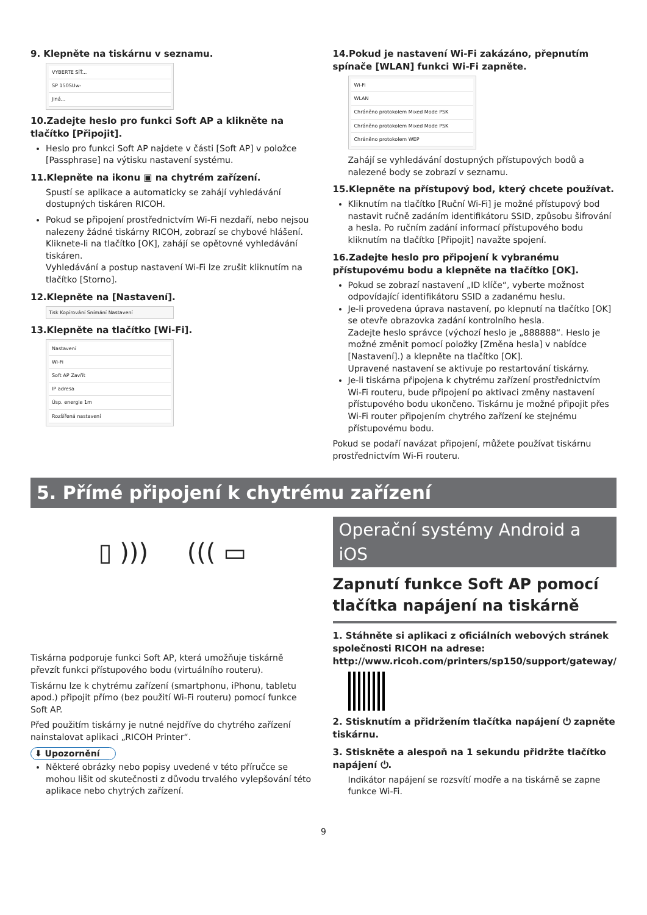9. Klepněte na tiskárnu v seznamu.
VYBERTE SÍŤ...
SP 150SUw-
Jiná...
10.Zadejte heslo pro funkci Soft AP a klikněte na tlačítko [Připojit].
Heslo pro funkci Soft AP najdete v části [Soft AP] v položce [Passphrase] na výtisku nastavení systému.
11.Klepněte na ikonu ▣ na chytrém zařízení.
Spustí se aplikace a automaticky se zahájí vyhledávání dostupných tiskáren RICOH.
Pokud se připojení prostřednictvím Wi-Fi nezdaří, nebo nejsou nalezeny žádné tiskárny RICOH, zobrazí se chybové hlášení.
Kliknete-li na tlačítko [OK], zahájí se opětovné vyhledávání tiskáren.
Vyhledávání a postup nastavení Wi-Fi lze zrušit kliknutím na tlačítko [Storno].
12.Klepněte na [Nastavení].
Tisk Kopírování Snímání Nastavení
13.Klepněte na tlačítko [Wi-Fi].
Nastavení
Wi-Fi
Soft AP Zavřít
IP adresa
Úsp. energie 1m
Rozšířená nastavení
14.Pokud je nastavení Wi-Fi zakázáno, přepnutím spínače [WLAN] funkci Wi-Fi zapněte.
Wi-Fi
WLAN
Chráněno protokolem Mixed Mode PSK
Chráněno protokolem Mixed Mode PSK
Chráněno protokolem WEP
Zahájí se vyhledávání dostupných přístupových bodů a nalezené body se zobrazí v seznamu.
15.Klepněte na přístupový bod, který chcete používat.
Kliknutím na tlačítko [Ruční Wi-Fi] je možné přístupový bod nastavit ručně zadáním identifikátoru SSID, způsobu šifrování a hesla. Po ručním zadání informací přístupového bodu kliknutím na tlačítko [Připojit] navažte spojení.
16.Zadejte heslo pro připojení k vybranému přístupovému bodu a klepněte na tlačítko [OK].
Pokud se zobrazí nastavení „ID klíče“, vyberte možnost odpovídající identifikátoru SSID a zadanému heslu.
Je-li provedena úprava nastavení, po klepnutí na tlačítko [OK] se otevře obrazovka zadání kontrolního hesla.
Zadejte heslo správce (výchozí heslo je „888888“. Heslo je možné změnit pomocí položky [Změna hesla] v nabídce [Nastavení].) a klepněte na tlačítko [OK].
Upravené nastavení se aktivuje po restartování tiskárny.
Je-li tiskárna připojena k chytrému zařízení prostřednictvím Wi-Fi routeru, bude připojení po aktivaci změny nastavení přístupového bodu ukončeno. Tiskárnu je možné připojit přes Wi-Fi router připojením chytrého zařízení ke stejnému přístupovému bodu.
Pokud se podaří navázat připojení, můžete používat tiskárnu prostřednictvím Wi-Fi routeru.
5. Přímé připojení k chytrému zařízení
▯ ))) ((( ▭
Tiskárna podporuje funkci Soft AP, která umožňuje tiskárně převzít funkci přístupového bodu (virtuálního routeru).
Tiskárnu lze k chytrému zařízení (smartphonu, iPhonu, tabletu apod.) připojit přímo (bez použití Wi-Fi routeru) pomocí funkce Soft AP.
Před použitím tiskárny je nutné nejdříve do chytrého zařízení nainstalovat aplikaci „RICOH Printer“.
⬇ Upozornění
Některé obrázky nebo popisy uvedené v této příručce se mohou lišit od skutečnosti z důvodu trvalého vylepšování této aplikace nebo chytrých zařízení.
Operační systémy Android a iOS
Zapnutí funkce Soft AP pomocí tlačítka napájení na tiskárně
1. Stáhněte si aplikaci z oficiálních webových stránek společnosti RICOH na adrese: http://www.ricoh.com/printers/sp150/support/gateway/
2. Stisknutím a přidržením tlačítka napájení ⏻ zapněte tiskárnu.
3. Stiskněte a alespoň na 1 sekundu přidržte tlačítko napájení ⏻.
Indikátor napájení se rozsvítí modře a na tiskárně se zapne funkce Wi-Fi.
9